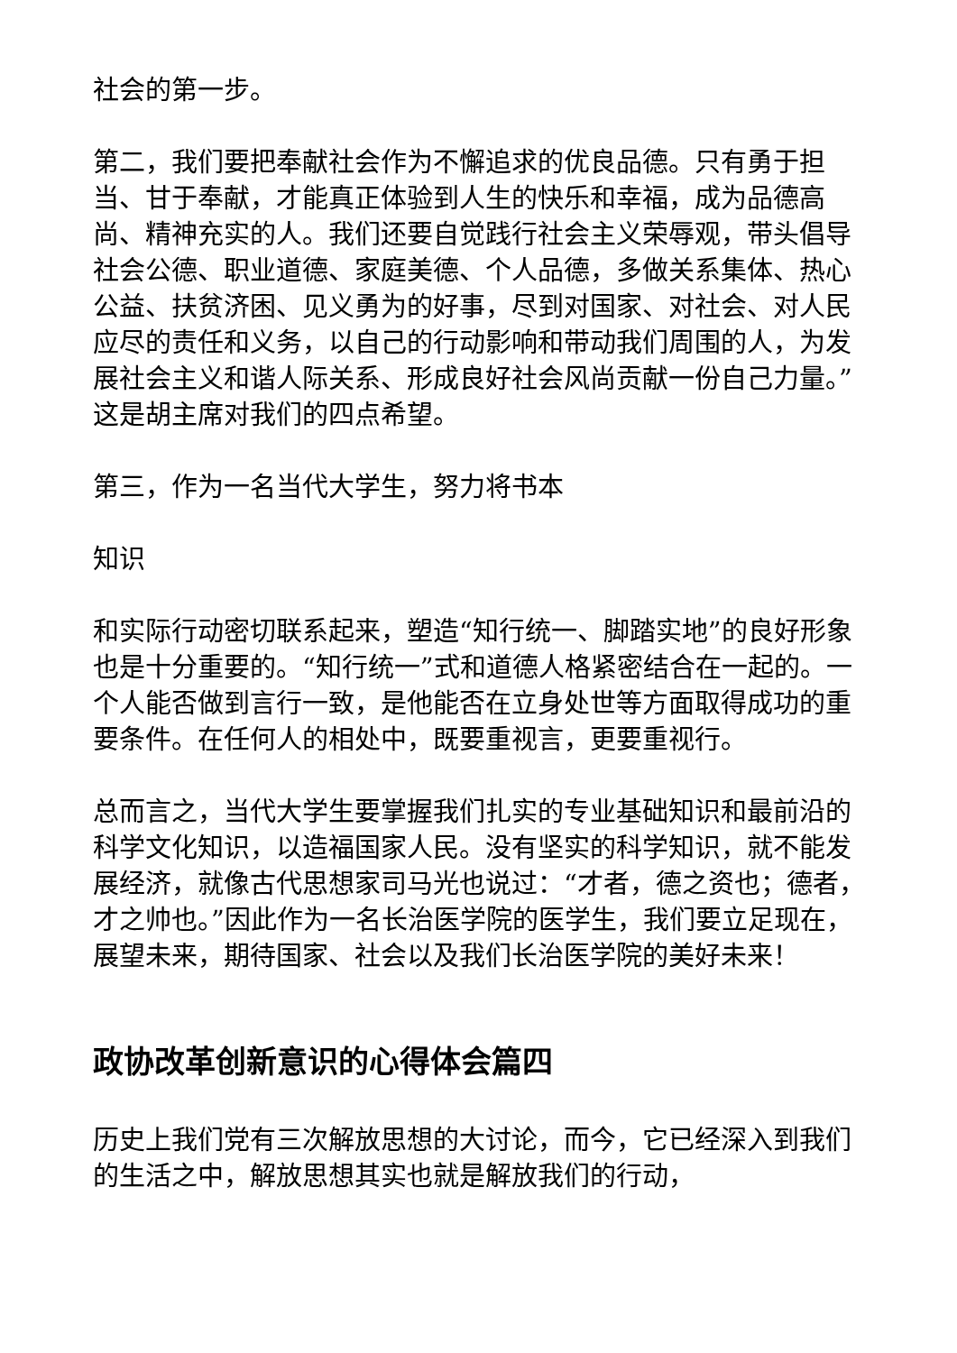社会的第一步。
第二，我们要把奉献社会作为不懈追求的优良品德。只有勇于担当、甘于奉献，才能真正体验到人生的快乐和幸福，成为品德高尚、精神充实的人。我们还要自觉践行社会主义荣辱观，带头倡导社会公德、职业道德、家庭美德、个人品德，多做关系集体、热心公益、扶贫济困、见义勇为的好事，尽到对国家、对社会、对人民应尽的责任和义务，以自己的行动影响和带动我们周围的人，为发展社会主义和谐人际关系、形成良好社会风尚贡献一份自己力量。”这是胡主席对我们的四点希望。
第三，作为一名当代大学生，努力将书本
知识
和实际行动密切联系起来，塑造“知行统一、脚踏实地”的良好形象也是十分重要的。“知行统一”式和道德人格紧密结合在一起的。一个人能否做到言行一致，是他能否在立身处世等方面取得成功的重要条件。在任何人的相处中，既要重视言，更要重视行。
总而言之，当代大学生要掌握我们扎实的专业基础知识和最前沿的科学文化知识，以造福国家人民。没有坚实的科学知识，就不能发展经济，就像古代思想家司马光也说过：“才者，德之资也；德者，才之帅也。”因此作为一名长治医学院的医学生，我们要立足现在，展望未来，期待国家、社会以及我们长治医学院的美好未来！
政协改革创新意识的心得体会篇四
历史上我们党有三次解放思想的大讨论，而今，它已经深入到我们的生活之中，解放思想其实也就是解放我们的行动，